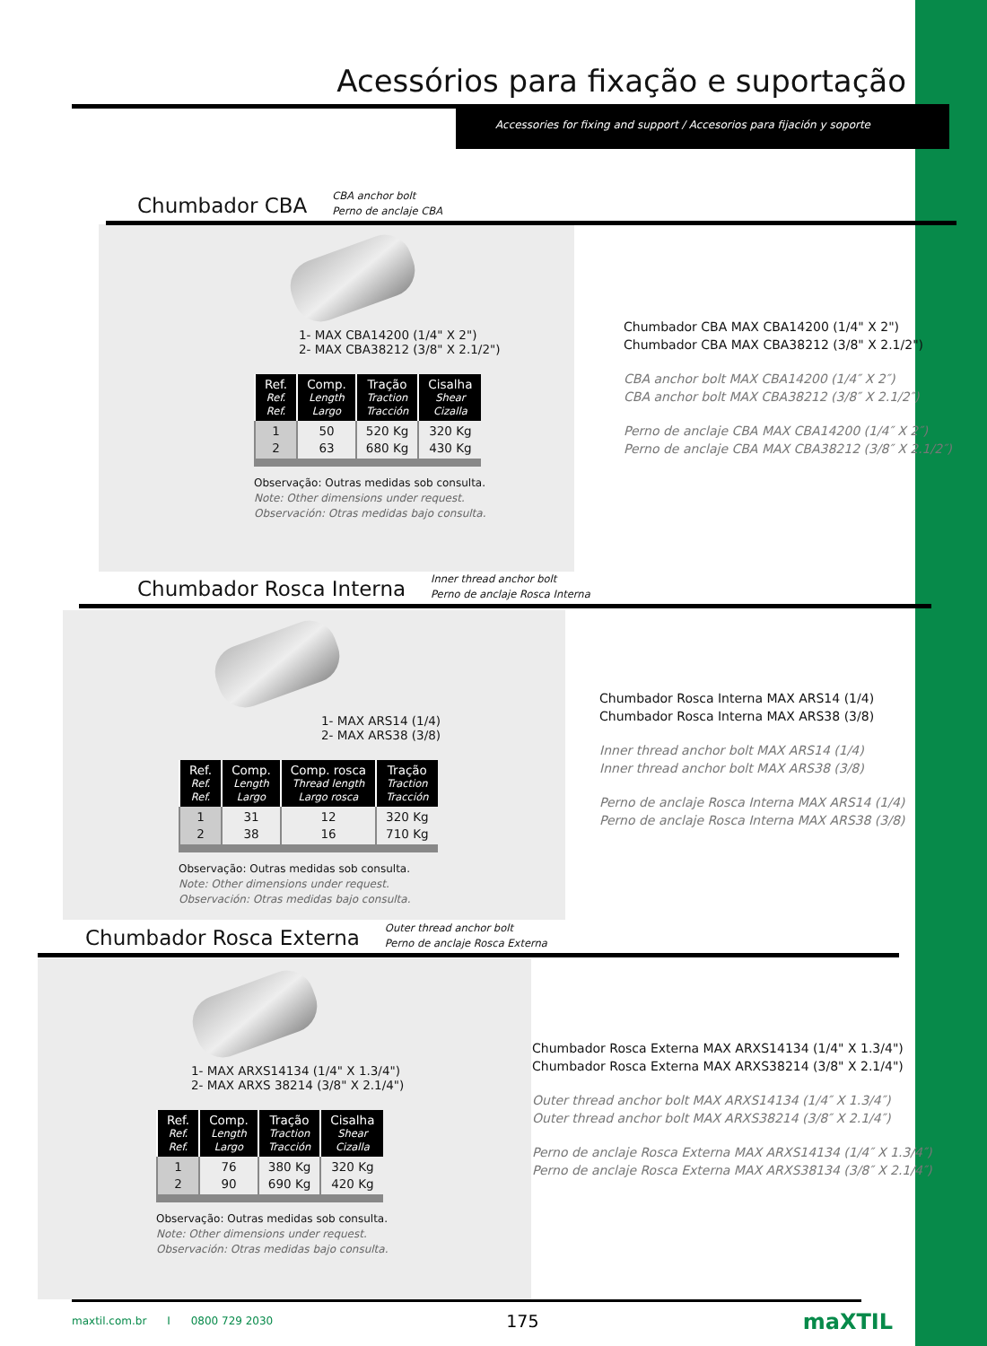Acessórios para fixação e suportação
Accessories for fixing and support / Accesorios para fijación y soporte
Chumbador CBA
CBA anchor bolt
Perno de anclaje CBA
1- MAX CBA14200 (1/4" X 2")
2- MAX CBA38212 (3/8" X 2.1/2")
| Ref. Ref. Ref. | Comp. Length Largo | Tração Traction Tracción | Cisalha Shear Cizalla |
| --- | --- | --- | --- |
| 1 2 | 50 63 | 520 Kg 680 Kg | 320 Kg 430 Kg |
Observação: Outras medidas sob consulta.
Note: Other dimensions under request.
Observación: Otras medidas bajo consulta.
Chumbador CBA MAX CBA14200 (1/4" X 2")
Chumbador CBA MAX CBA38212 (3/8" X 2.1/2")
CBA anchor bolt MAX CBA14200 (1/4″ X 2″)
CBA anchor bolt MAX CBA38212 (3/8″ X 2.1/2″)
Perno de anclaje CBA MAX CBA14200 (1/4″ X 2″)
Perno de anclaje CBA MAX CBA38212 (3/8″ X 2.1/2″)
Chumbador Rosca Interna
Inner thread anchor bolt
Perno de anclaje Rosca Interna
1- MAX ARS14 (1/4)
2- MAX ARS38 (3/8)
| Ref. Ref. Ref. | Comp. Length Largo | Comp. rosca Thread length Largo rosca | Tração Traction Tracción |
| --- | --- | --- | --- |
| 1 2 | 31 38 | 12 16 | 320 Kg 710 Kg |
Observação: Outras medidas sob consulta.
Note: Other dimensions under request.
Observación: Otras medidas bajo consulta.
Chumbador Rosca Interna MAX ARS14 (1/4)
Chumbador Rosca Interna MAX ARS38 (3/8)
Inner thread anchor bolt MAX ARS14 (1/4)
Inner thread anchor bolt MAX ARS38 (3/8)
Perno de anclaje Rosca Interna MAX ARS14 (1/4)
Perno de anclaje Rosca Interna MAX ARS38 (3/8)
Chumbador Rosca Externa
Outer thread anchor bolt
Perno de anclaje Rosca Externa
1- MAX ARXS14134 (1/4" X 1.3/4")
2- MAX ARXS 38214 (3/8" X 2.1/4")
| Ref. Ref. Ref. | Comp. Length Largo | Tração Traction Tracción | Cisalha Shear Cizalla |
| --- | --- | --- | --- |
| 1 2 | 76 90 | 380 Kg 690 Kg | 320 Kg 420 Kg |
Observação: Outras medidas sob consulta.
Note: Other dimensions under request.
Observación: Otras medidas bajo consulta.
Chumbador Rosca Externa MAX ARXS14134 (1/4" X 1.3/4")
Chumbador Rosca Externa MAX ARXS38214 (3/8" X 2.1/4")
Outer thread anchor bolt MAX ARXS14134 (1/4″ X 1.3/4″)
Outer thread anchor bolt MAX ARXS38214 (3/8″ X 2.1/4″)
Perno de anclaje Rosca Externa MAX ARXS14134 (1/4″ X 1.3/4″)
Perno de anclaje Rosca Externa MAX ARXS38134 (3/8″ X 2.1/4″)
maxtil.com.br I 0800 729 2030 175 maXTIL